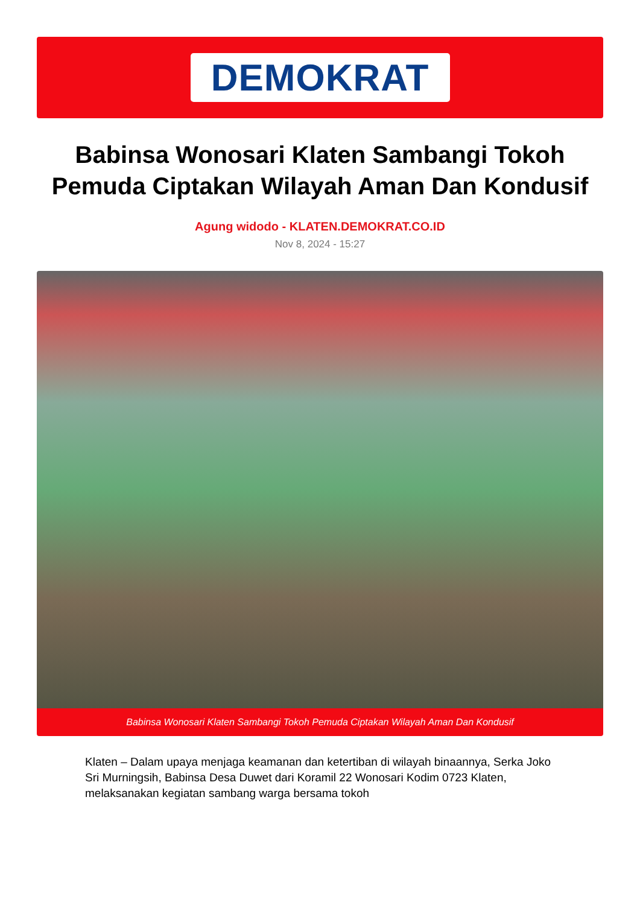DEMOKRAT
Babinsa Wonosari Klaten Sambangi Tokoh Pemuda Ciptakan Wilayah Aman Dan Kondusif
Agung widodo - KLATEN.DEMOKRAT.CO.ID
Nov 8, 2024 - 15:27
Babinsa Wonosari Klaten Sambangi Tokoh Pemuda Ciptakan Wilayah Aman Dan Kondusif
Klaten – Dalam upaya menjaga keamanan dan ketertiban di wilayah binaannya, Serka Joko Sri Murningsih, Babinsa Desa Duwet dari Koramil 22 Wonosari Kodim 0723 Klaten, melaksanakan kegiatan sambang warga bersama tokoh